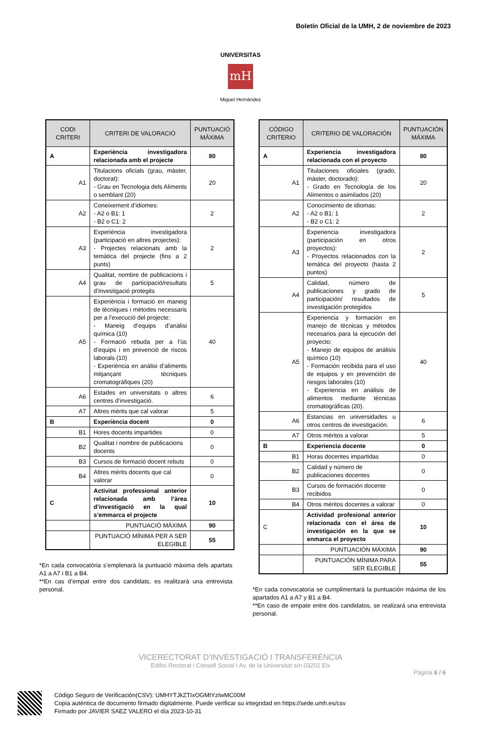Boletín Oficial de la UMH, 2 de noviembre de 2023
mH
UNIVERSITAS
Miguel Hernández
| CODI CRITERI | CRITERI DE VALORACIÓ | PUNTUACIÓ MÀXIMA |
| --- | --- | --- |
| A | Experiència investigadora relacionada amb el projecte | 80 |
| A1 | Titulacions oficials (grau, màster, doctorat): - Grau en Tecnologia dels Aliments o semblant (20) | 20 |
| A2 | Coneixement d’idiomes: - A2 o B1: 1 - B2 o C1: 2 | 2 |
| A3 | Experiència investigadora (participació en altres projectes): - Projectes relacionats amb la temàtica del projecte (fins a 2 punts) | 2 |
| A4 | Qualitat, nombre de publicacions i grau de participació/resultats d’investigació protegits | 5 |
| A5 | Experiència i formació en maneig de tècniques i mètodes necessaris per a l’execució del projecte: - Maneig d’equips d’anàlisi química (10) - Formació rebuda per a l’ús d’equips i en prevenció de riscos laborals (10) - Experiència en anàlisi d’aliments mitjançant tècniques cromatogràfiques (20) | 40 |
| A6 | Estades en universitats o altres centres d’investigació. | 6 |
| A7 | Altres mèrits que cal valorar | 5 |
| B | Experiència docent | 0 |
| B1 | Hores docents impartides | 0 |
| B2 | Qualitat i nombre de publicacions docents | 0 |
| B3 | Cursos de formació docent rebuts | 0 |
| B4 | Altres mèrits docents que cal valorar | 0 |
| C | Activitat professional anterior relacionada amb l’àrea d’investigació en la qual s’emmarca el projecte | 10 |
| | PUNTUACIÓ MÀXIMA | 90 |
| | PUNTUACIÓ MÍNIMA PER A SER ELEGIBLE | 55 |
*En cada convocatòria s’emplenarà la puntuació màxima dels apartats A1 a A7 i B1 a B4.
**En cas d’empat entre dos candidats, es realitzarà una entrevista personal.
| CÓDIGO CRITERIO | CRITERIO DE VALORACIÓN | PUNTUACIÓN MÁXIMA |
| --- | --- | --- |
| A | Experiencia investigadora relacionada con el proyecto | 80 |
| A1 | Titulaciones oficiales (grado, máster, doctorado): - Grado en Tecnología de los Alimentos o asimilados (20) | 20 |
| A2 | Conocimiento de idiomas: - A2 o B1: 1 - B2 o C1: 2 | 2 |
| A3 | Experiencia investigadora (participación en otros proyectos): - Proyectos relacionados con la temática del proyecto (hasta 2 puntos) | 2 |
| A4 | Calidad, número de publicaciones y grado de participación/ resultados de investigación protegidos | 5 |
| A5 | Experiencia y formación en manejo de técnicas y métodos necesarios para la ejecución del proyecto: - Manejo de equipos de análisis químico (10) - Formación recibida para el uso de equipos y en prevención de riesgos laborales (10) - Experiencia en análisis de alimentos mediante técnicas cromatográficas (20). | 40 |
| A6 | Estancias en universidades u otros centros de investigación. | 6 |
| A7 | Otros méritos a valorar | 5 |
| B | Experiencia docente | 0 |
| B1 | Horas docentes impartidas | 0 |
| B2 | Calidad y número de publicaciones docentes | 0 |
| B3 | Cursos de formación docente recibidos | 0 |
| B4 | Otros méritos docentes a valorar | 0 |
| C | Actividad profesional anterior relacionada con el área de investigación en la que se enmarca el proyecto | 10 |
| | PUNTUACIÓN MÁXIMA | 90 |
| | PUNTUACIÓN MÍNIMA PARA SER ELEGIBLE | 55 |
*En cada convocatoria se cumplimentará la puntuación máxima de los apartados A1 a A7 y B1 a B4.
**En caso de empate entre dos candidatos, se realizará una entrevista personal.
VICERECTORAT D’INVESTIGACIÓ I TRANSFERÈNCIA
Edifici Rectorat i Consell Social I Av. de la Universitat s/n 03202 Elx
Pàgina 6 / 6
Código Seguro de Verificación(CSV): UMHYTJkZTIxOGMtYzIwMC00M
Copia auténtica de documento firmado digitalmente. Puede verificar su integridad en https://sede.umh.es/csv
Firmado por JAVIER SAEZ VALERO el día 2023-10-31